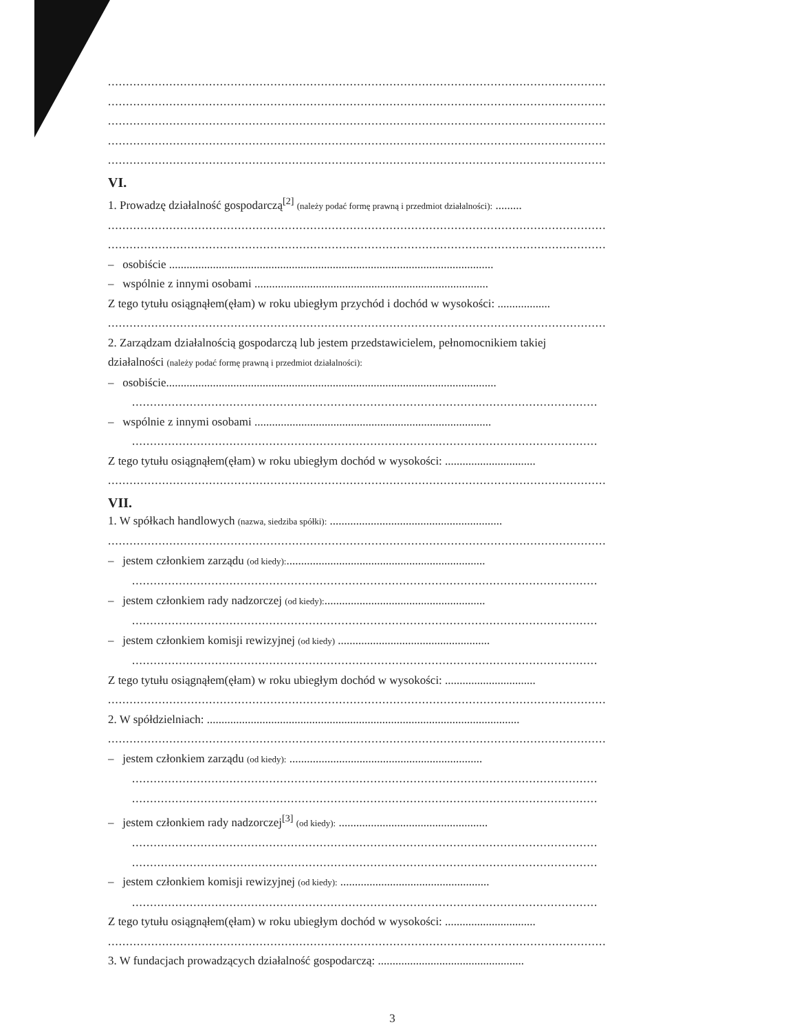..........................................................................................................................................
..........................................................................................................................................
..........................................................................................................................................
..........................................................................................................................................
..........................................................................................................................................
VI.
1. Prowadzę działalność gospodarczą<sup>[2]</sup> (należy podać formę prawną i przedmiot działalności): .........
..........................................................................................................................................
..........................................................................................................................................
– osobiście ...............................................................................................................
– wspólnie z innymi osobami ................................................................................
Z tego tytułu osiągnąłem(ęłam) w roku ubiegłym przychód i dochód w wysokości: ..................
..........................................................................................................................................
2. Zarządzam działalnością gospodarczą lub jestem przedstawicielem, pełnomocnikiem takiej
działalności (należy podać formę prawną i przedmiot działalności):
– osobiście.................................................................................................................
.................................................................................................................................
– wspólnie z innymi osobami .................................................................................
.................................................................................................................................
Z tego tytułu osiągnąłem(ęłam) w roku ubiegłym dochód w wysokości: ...............................
..........................................................................................................................................
VII.
1. W spółkach handlowych (nazwa, siedziba spółki): ...........................................................
..........................................................................................................................................
– jestem członkiem zarządu (od kiedy):....................................................................
.................................................................................................................................
– jestem członkiem rady nadzorczej (od kiedy):.......................................................
.................................................................................................................................
– jestem członkiem komisji rewizyjnej (od kiedy) ....................................................
.................................................................................................................................
Z tego tytułu osiągnąłem(ęłam) w roku ubiegłym dochód w wysokości: ...............................
..........................................................................................................................................
2. W spółdzielniach: ...........................................................................................................
..........................................................................................................................................
– jestem członkiem zarządu (od kiedy): ..................................................................
.................................................................................................................................
.................................................................................................................................
– jestem członkiem rady nadzorczej<sup>[3]</sup> (od kiedy): ...................................................
.................................................................................................................................
.................................................................................................................................
– jestem członkiem komisji rewizyjnej (od kiedy): ...................................................
.................................................................................................................................
Z tego tytułu osiągnąłem(ęłam) w roku ubiegłym dochód w wysokości: ...............................
..........................................................................................................................................
3. W fundacjach prowadzących działalność gospodarczą: ..................................................
3